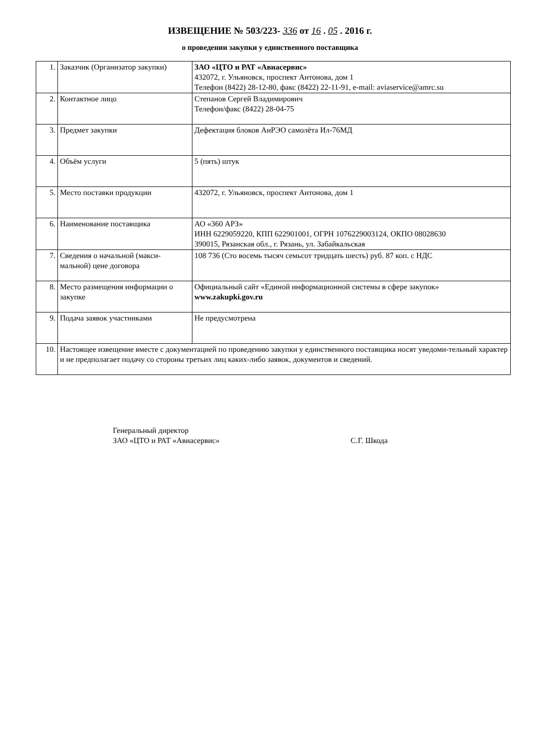ИЗВЕЩЕНИЕ № 503/223- 336 от 16 . 05 . 2016 г.
о проведении закупки у единственного поставщика
| 1. | Заказчик (Организатор закупки) | ЗАО «ЦТО и РАТ «Авиасервис» 432072, г. Ульяновск, проспект Антонова, дом 1 Телефон (8422) 28-12-80, факс (8422) 22-11-91, e-mail: aviaservice@amrc.su |
| 2. | Контактное лицо | Степанов Сергей Владимирович Телефон/факс (8422) 28-04-75 |
| 3. | Предмет закупки | Дефектация блоков АиРЭО самолёта Ил-76МД |
| 4. | Объём услуги | 5 (пять) штук |
| 5. | Место поставки продукции | 432072, г. Ульяновск, проспект Антонова, дом 1 |
| 6. | Наименование поставщика | АО «360 АРЗ» ИНН 6229059220, КПП 622901001, ОГРН 1076229003124, ОКПО 08028630 390015, Рязанская обл., г. Рязань, ул. Забайкальская |
| 7. | Сведения о начальной (макси-мальной) цене договора | 108 736 (Сто восемь тысяч семьсот тридцать шесть) руб. 87 коп. с НДС |
| 8. | Место размещения информации о закупке | Официальный сайт «Единой информационной системы в сфере закупок» www.zakupki.gov.ru |
| 9. | Подача заявок участниками | Не предусмотрена |
| 10. | Настоящее извещение вместе с документацией по проведению закупки у единственного поставщика носят уведоми-тельный характер и не предполагает подачу со стороны третьих лиц каких-либо заявок, документов и сведений. | |
Генеральный директор
ЗАО «ЦТО и РАТ «Авиасервис»
С.Г. Шкода